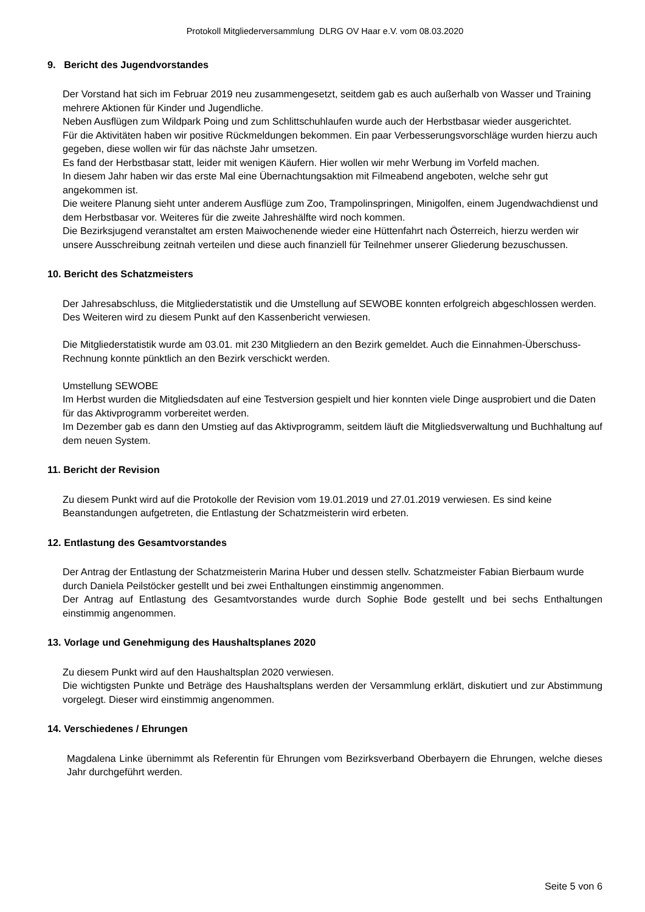Protokoll Mitgliederversammlung DLRG OV Haar e.V. vom 08.03.2020
9. Bericht des Jugendvorstandes
Der Vorstand hat sich im Februar 2019 neu zusammengesetzt, seitdem gab es auch außerhalb von Wasser und Training mehrere Aktionen für Kinder und Jugendliche.
Neben Ausflügen zum Wildpark Poing und zum Schlittschuhlaufen wurde auch der Herbstbasar wieder ausgerichtet.
Für die Aktivitäten haben wir positive Rückmeldungen bekommen. Ein paar Verbesserungsvorschläge wurden hierzu auch gegeben, diese wollen wir für das nächste Jahr umsetzen.
Es fand der Herbstbasar statt, leider mit wenigen Käufern. Hier wollen wir mehr Werbung im Vorfeld machen.
In diesem Jahr haben wir das erste Mal eine Übernachtungsaktion mit Filmeabend angeboten, welche sehr gut angekommen ist.
Die weitere Planung sieht unter anderem Ausflüge zum Zoo, Trampolinspringen, Minigolfen, einem Jugendwachdienst und dem Herbstbasar vor. Weiteres für die zweite Jahreshälfte wird noch kommen.
Die Bezirksjugend veranstaltet am ersten Maiwochenende wieder eine Hüttenfahrt nach Österreich, hierzu werden wir unsere Ausschreibung zeitnah verteilen und diese auch finanziell für Teilnehmer unserer Gliederung bezuschussen.
10. Bericht des Schatzmeisters
Der Jahresabschluss, die Mitgliederstatistik und die Umstellung auf SEWOBE konnten erfolgreich abgeschlossen werden.
Des Weiteren wird zu diesem Punkt auf den Kassenbericht verwiesen.
Die Mitgliederstatistik wurde am 03.01. mit 230 Mitgliedern an den Bezirk gemeldet. Auch die Einnahmen-Überschuss-Rechnung konnte pünktlich an den Bezirk verschickt werden.
Umstellung SEWOBE
Im Herbst wurden die Mitgliedsdaten auf eine Testversion gespielt und hier konnten viele Dinge ausprobiert und die Daten für das Aktivprogramm vorbereitet werden.
Im Dezember gab es dann den Umstieg auf das Aktivprogramm, seitdem läuft die Mitgliedsverwaltung und Buchhaltung auf dem neuen System.
11. Bericht der Revision
Zu diesem Punkt wird auf die Protokolle der Revision vom 19.01.2019 und 27.01.2019 verwiesen. Es sind keine Beanstandungen aufgetreten, die Entlastung der Schatzmeisterin wird erbeten.
12. Entlastung des Gesamtvorstandes
Der Antrag der Entlastung der Schatzmeisterin Marina Huber und dessen stellv. Schatzmeister Fabian Bierbaum wurde durch Daniela Peilstöcker gestellt und bei zwei Enthaltungen einstimmig angenommen.
Der Antrag auf Entlastung des Gesamtvorstandes wurde durch Sophie Bode gestellt und bei sechs Enthaltungen einstimmig angenommen.
13. Vorlage und Genehmigung des Haushaltsplanes 2020
Zu diesem Punkt wird auf den Haushaltsplan 2020 verwiesen.
Die wichtigsten Punkte und Beträge des Haushaltsplans werden der Versammlung erklärt, diskutiert und zur Abstimmung vorgelegt. Dieser wird einstimmig angenommen.
14. Verschiedenes / Ehrungen
Magdalena Linke übernimmt als Referentin für Ehrungen vom Bezirksverband Oberbayern die Ehrungen, welche dieses Jahr durchgeführt werden.
Seite 5 von 6